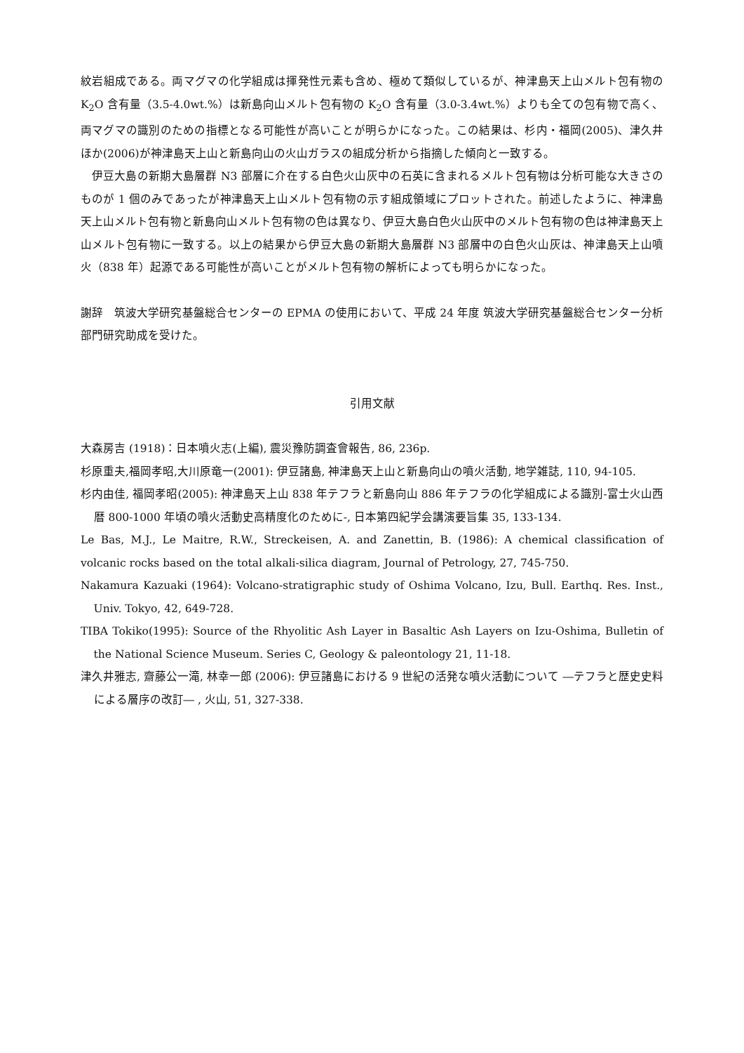紋岩組成である。両マグマの化学組成は揮発性元素も含め、極めて類似しているが、神津島天上山メルト包有物の K<sub>2</sub>O 含有量（3.5-4.0wt.%）は新島向山メルト包有物の K<sub>2</sub>O 含有量（3.0-3.4wt.%）よりも全ての包有物で高く、両マグマの識別のための指標となる可能性が高いことが明らかになった。この結果は、杉内・福岡(2005)、津久井ほか(2006)が神津島天上山と新島向山の火山ガラスの組成分析から指摘した傾向と一致する。
伊豆大島の新期大島層群 N3 部層に介在する白色火山灰中の石英に含まれるメルト包有物は分析可能な大きさのものが 1 個のみであったが神津島天上山メルト包有物の示す組成領域にプロットされた。前述したように、神津島天上山メルト包有物と新島向山メルト包有物の色は異なり、伊豆大島白色火山灰中のメルト包有物の色は神津島天上山メルト包有物に一致する。以上の結果から伊豆大島の新期大島層群 N3 部層中の白色火山灰は、神津島天上山噴火（838 年）起源である可能性が高いことがメルト包有物の解析によっても明らかになった。
謝辞　筑波大学研究基盤総合センターの EPMA の使用において、平成 24 年度 筑波大学研究基盤総合センター分析部門研究助成を受けた。
引用文献
大森房吉 (1918)：日本噴火志(上編), 震災豫防調査會報告, 86, 236p.
杉原重夫,福岡孝昭,大川原竜一(2001): 伊豆諸島, 神津島天上山と新島向山の噴火活動, 地学雑誌, 110, 94-105.
杉内由佳, 福岡孝昭(2005): 神津島天上山 838 年テフラと新島向山 886 年テフラの化学組成による識別-富士火山西暦 800-1000 年頃の噴火活動史高精度化のために-, 日本第四紀学会講演要旨集 35, 133-134.
Le Bas, M.J., Le Maitre, R.W., Streckeisen, A. and Zanettin, B. (1986): A chemical classification of volcanic rocks based on the total alkali-silica diagram, Journal of Petrology, 27, 745-750.
Nakamura Kazuaki (1964): Volcano-stratigraphic study of Oshima Volcano, Izu, Bull. Earthq. Res. Inst., Univ. Tokyo, 42, 649-728.
TIBA Tokiko(1995): Source of the Rhyolitic Ash Layer in Basaltic Ash Layers on Izu-Oshima, Bulletin of the National Science Museum. Series C, Geology & paleontology 21, 11-18.
津久井雅志, 齋藤公一滝, 林幸一郎 (2006): 伊豆諸島における 9 世紀の活発な噴火活動について ―テフラと歴史史料による層序の改訂― , 火山, 51, 327-338.